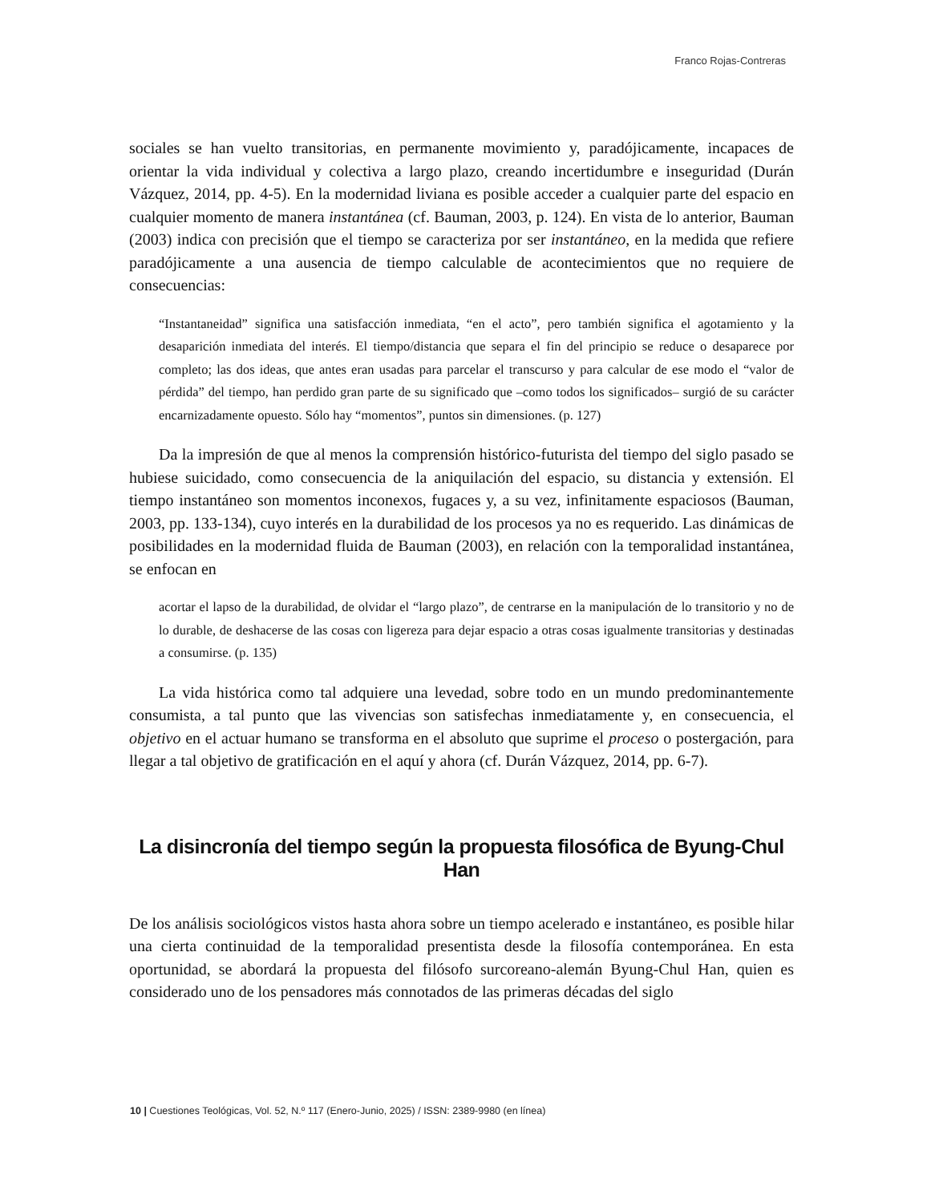Franco Rojas-Contreras
sociales se han vuelto transitorias, en permanente movimiento y, paradójicamente, incapaces de orientar la vida individual y colectiva a largo plazo, creando incertidumbre e inseguridad (Durán Vázquez, 2014, pp. 4-5). En la modernidad liviana es posible acceder a cualquier parte del espacio en cualquier momento de manera instantánea (cf. Bauman, 2003, p. 124). En vista de lo anterior, Bauman (2003) indica con precisión que el tiempo se caracteriza por ser instantáneo, en la medida que refiere paradójicamente a una ausencia de tiempo calculable de acontecimientos que no requiere de consecuencias:
“Instantaneidad” significa una satisfacción inmediata, “en el acto”, pero también significa el agotamiento y la desaparición inmediata del interés. El tiempo/distancia que separa el fin del principio se reduce o desaparece por completo; las dos ideas, que antes eran usadas para parcelar el transcurso y para calcular de ese modo el “valor de pérdida” del tiempo, han perdido gran parte de su significado que –como todos los significados– surgió de su carácter encarnizadamente opuesto. Sólo hay “momentos”, puntos sin dimensiones. (p. 127)
Da la impresión de que al menos la comprensión histórico-futurista del tiempo del siglo pasado se hubiese suicidado, como consecuencia de la aniquilación del espacio, su distancia y extensión. El tiempo instantáneo son momentos inconexos, fugaces y, a su vez, infinitamente espaciosos (Bauman, 2003, pp. 133-134), cuyo interés en la durabilidad de los procesos ya no es requerido. Las dinámicas de posibilidades en la modernidad fluida de Bauman (2003), en relación con la temporalidad instantánea, se enfocan en
acortar el lapso de la durabilidad, de olvidar el “largo plazo”, de centrarse en la manipulación de lo transitorio y no de lo durable, de deshacerse de las cosas con ligereza para dejar espacio a otras cosas igualmente transitorias y destinadas a consumirse. (p. 135)
La vida histórica como tal adquiere una levedad, sobre todo en un mundo predominantemente consumista, a tal punto que las vivencias son satisfechas inmediatamente y, en consecuencia, el objetivo en el actuar humano se transforma en el absoluto que suprime el proceso o postergación, para llegar a tal objetivo de gratificación en el aquí y ahora (cf. Durán Vázquez, 2014, pp. 6-7).
La disincronía del tiempo según la propuesta filosófica de Byung-Chul Han
De los análisis sociológicos vistos hasta ahora sobre un tiempo acelerado e instantáneo, es posible hilar una cierta continuidad de la temporalidad presentista desde la filosofía contemporánea. En esta oportunidad, se abordará la propuesta del filósofo surcoreano-alemán Byung-Chul Han, quien es considerado uno de los pensadores más connotados de las primeras décadas del siglo
10 | Cuestiones Teológicas, Vol. 52, N.º 117 (Enero-Junio, 2025) / ISSN: 2389-9980 (en línea)